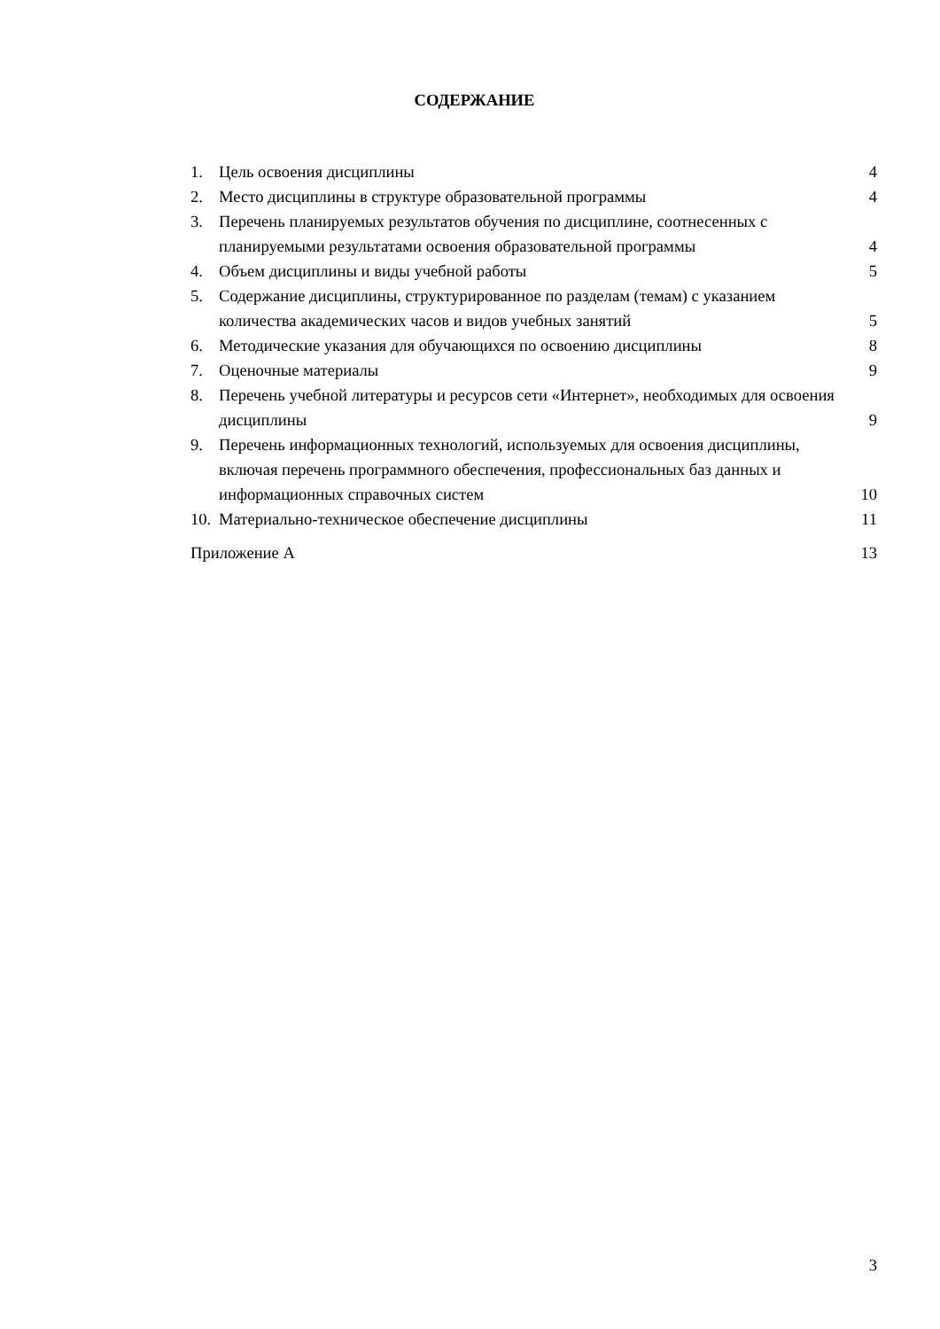СОДЕРЖАНИЕ
1. Цель освоения дисциплины 4
2. Место дисциплины в структуре образовательной программы 4
3. Перечень планируемых результатов обучения по дисциплине, соотнесенных с планируемыми результатами освоения образовательной программы 4
4. Объем дисциплины и виды учебной работы 5
5. Содержание дисциплины, структурированное по разделам (темам) с указанием количества академических часов и видов учебных занятий 5
6. Методические указания для обучающихся по освоению дисциплины 8
7. Оценочные материалы 9
8. Перечень учебной литературы и ресурсов сети «Интернет», необходимых для освоения дисциплины 9
9. Перечень информационных технологий, используемых для освоения дисциплины, включая перечень программного обеспечения, профессиональных баз данных и информационных справочных систем 10
10. Материально-техническое обеспечение дисциплины 11
Приложение А 13
3